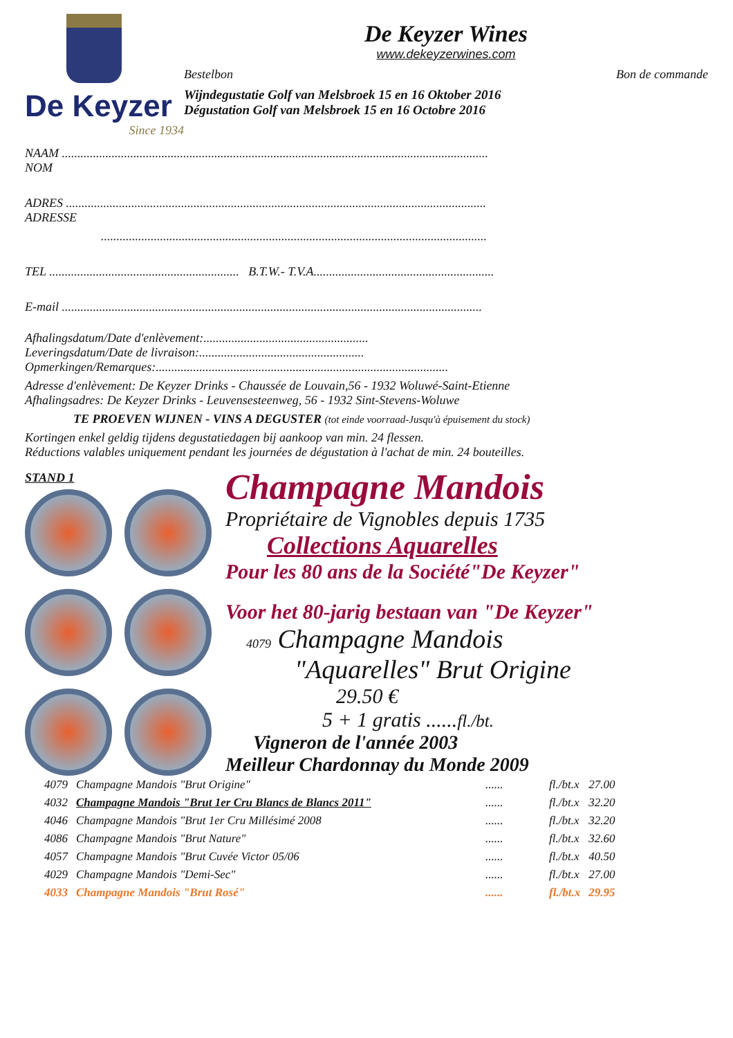De Keyzer
Since 1934
De Keyzer Wines
www.dekeyzerwines.com
Bestelbon Bon de commande
Wijndegustatie Golf van Melsbroek 15 en 16 Oktober 2016
Dégustation Golf van Melsbroek 15 en 16 Octobre 2016
NAAM .........................................................................................................................................
NOM
ADRES .......................................................................................................................................
ADRESSE
............................................................................................................................
TEL ............................................................. B.T.W.- T.V.A..........................................................
E-mail .......................................................................................................................................
Afhalingsdatum/Date d'enlèvement:.....................................................
Leveringsdatum/Date de livraison:.....................................................
Opmerkingen/Remarques:..............................................................................................
Adresse d'enlèvement: De Keyzer Drinks - Chaussée de Louvain,56 - 1932 Woluwé-Saint-Etienne
Afhalingsadres: De Keyzer Drinks - Leuvensesteenweg, 56 - 1932 Sint-Stevens-Woluwe
TE PROEVEN WIJNEN - VINS A DEGUSTER (tot einde voorraad-Jusqu'à épuisement du stock)
Kortingen enkel geldig tijdens degustatiedagen bij aankoop van min. 24 flessen.
Réductions valables uniquement pendant les journées de dégustation à l'achat de min. 24 bouteilles.
STAND 1
Champagne Mandois
Propriétaire de Vignobles depuis 1735
Collections Aquarelles
Pour les 80 ans de la Société"De Keyzer"
Voor het 80-jarig bestaan van "De Keyzer"
4079 Champagne Mandois
"Aquarelles" Brut Origine
29.50 €
5 + 1 gratis ......fl./bt.
Vigneron de l'année 2003
Meilleur Chardonnay du Monde 2009
| 4079 | Champagne Mandois "Brut Origine" | ...... | fl./bt.x | 27.00 |
| 4032 | Champagne Mandois "Brut 1er Cru Blancs de Blancs 2011" | ...... | fl./bt.x | 32.20 |
| 4046 | Champagne Mandois "Brut 1er Cru Millésimé 2008 | ...... | fl./bt.x | 32.20 |
| 4086 | Champagne Mandois "Brut Nature" | ...... | fl./bt.x | 32.60 |
| 4057 | Champagne Mandois "Brut Cuvée Victor 05/06 | ...... | fl./bt.x | 40.50 |
| 4029 | Champagne Mandois "Demi-Sec" | ...... | fl./bt.x | 27.00 |
| 4033 | Champagne Mandois "Brut Rosé" | ...... | fl./bt.x | 29.95 |